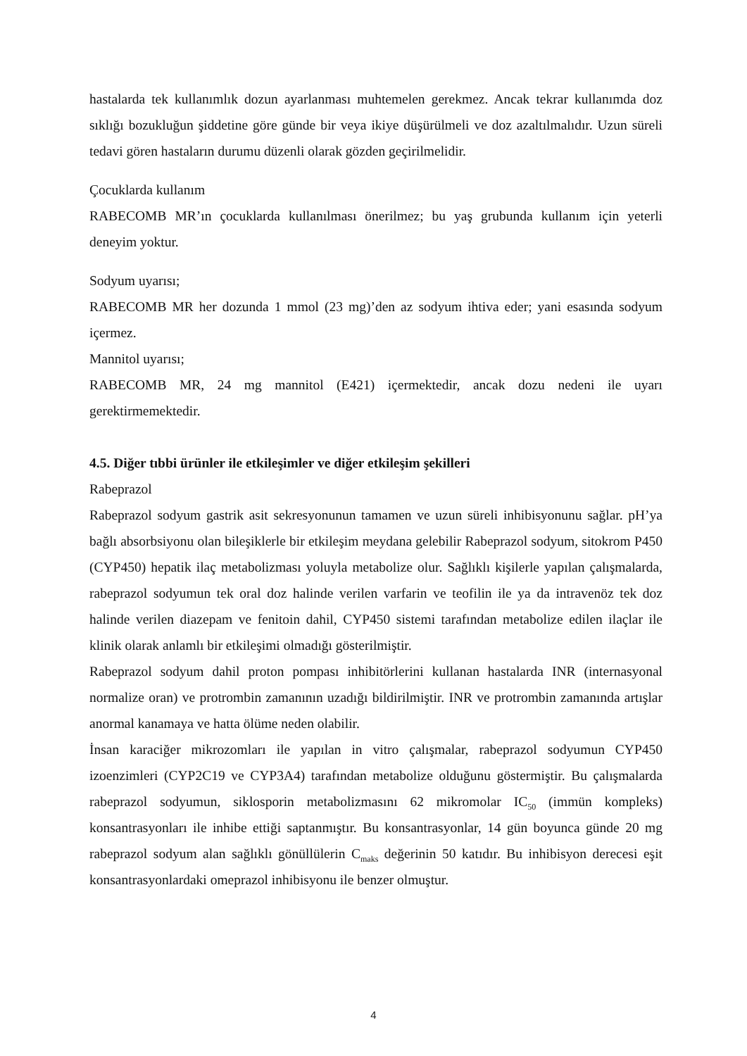hastalarda tek kullanımlık dozun ayarlanması muhtemelen gerekmez. Ancak tekrar kullanımda doz sıklığı bozukluğun şiddetine göre günde bir veya ikiye düşürülmeli ve doz azaltılmalıdır. Uzun süreli tedavi gören hastaların durumu düzenli olarak gözden geçirilmelidir.
Çocuklarda kullanım
RABECOMB MR’ın çocuklarda kullanılması önerilmez; bu yaş grubunda kullanım için yeterli deneyim yoktur.
Sodyum uyarısı;
RABECOMB MR her dozunda 1 mmol (23 mg)’den az sodyum ihtiva eder; yani esasında sodyum içermez.
Mannitol uyarısı;
RABECOMB MR, 24 mg mannitol (E421) içermektedir, ancak dozu nedeni ile uyarı gerektirmemektedir.
4.5. Diğer tıbbi ürünler ile etkileşimler ve diğer etkileşim şekilleri
Rabeprazol
Rabeprazol sodyum gastrik asit sekresyonunun tamamen ve uzun süreli inhibisyonunu sağlar. pH’ya bağlı absorbsiyonu olan bileşiklerle bir etkileşim meydana gelebilir Rabeprazol sodyum, sitokrom P450 (CYP450) hepatik ilaç metabolizması yoluyla metabolize olur. Sağlıklı kişilerle yapılan çalışmalarda, rabeprazol sodyumun tek oral doz halinde verilen varfarin ve teofilin ile ya da intravenöz tek doz halinde verilen diazepam ve fenitoin dahil, CYP450 sistemi tarafından metabolize edilen ilaçlar ile klinik olarak anlamlı bir etkileşimi olmadığı gösterilmiştir.
Rabeprazol sodyum dahil proton pompası inhibitörlerini kullanan hastalarda INR (internasyonal normalize oran) ve protrombin zamanının uzadığı bildirilmiştir. INR ve protrombin zamanında artışlar anormal kanamaya ve hatta ölüme neden olabilir.
İnsan karaciğer mikrozomları ile yapılan in vitro çalışmalar, rabeprazol sodyumun CYP450 izoenzimleri (CYP2C19 ve CYP3A4) tarafından metabolize olduğunu göstermiştir. Bu çalışmalarda rabeprazol sodyumun, siklosporin metabolizmasını 62 mikromolar IC<sub>50</sub> (immün kompleks) konsantrasyonları ile inhibe ettiği saptanmıştır. Bu konsantrasyonlar, 14 gün boyunca günde 20 mg rabeprazol sodyum alan sağlıklı gönüllülerin C<sub>maks</sub> değerinin 50 katıdır. Bu inhibisyon derecesi eşit konsantrasyonlardaki omeprazol inhibisyonu ile benzer olmuştur.
4